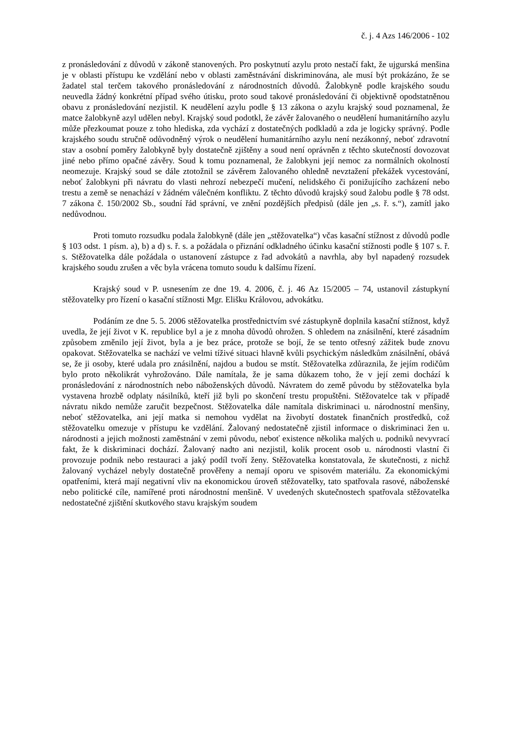č. j. 4 Azs 146/2006 - 102
z pronásledování z důvodů v zákoně stanovených. Pro poskytnutí azylu proto nestačí fakt, že ujgurská menšina je v oblasti přístupu ke vzdělání nebo v oblasti zaměstnávání diskriminována, ale musí být prokázáno, že se žadatel stal terčem takového pronásledování z národnostních důvodů. Žalobkyně podle krajského soudu neuvedla žádný konkrétní případ svého útisku, proto soud takové pronásledování či objektivně opodstatněnou obavu z pronásledování nezjistil. K neudělení azylu podle § 13 zákona o azylu krajský soud poznamenal, že matce žalobkyně azyl udělen nebyl. Krajský soud podotkl, že závěr žalovaného o neudělení humanitárního azylu může přezkoumat pouze z toho hlediska, zda vychází z dostatečných podkladů a zda je logicky správný. Podle krajského soudu stručně odůvodněný výrok o neudělení humanitárního azylu není nezákonný, neboť zdravotní stav a osobní poměry žalobkyně byly dostatečně zjištěny a soud není oprávněn z těchto skutečností dovozovat jiné nebo přímo opačné závěry. Soud k tomu poznamenal, že žalobkyni její nemoc za normálních okolností neomezuje. Krajský soud se dále ztotožnil se závěrem žalovaného ohledně nevztažení překážek vycestování, neboť žalobkyni při návratu do vlasti nehrozí nebezpečí mučení, nelidského či ponižujícího zacházení nebo trestu a země se nenachází v žádném válečném konfliktu. Z těchto důvodů krajský soud žalobu podle § 78 odst. 7 zákona č. 150/2002 Sb., soudní řád správní, ve znění pozdějších předpisů (dále jen „s. ř. s.“), zamítl jako nedůvodnou.
Proti tomuto rozsudku podala žalobkyně (dále jen „stěžovatelka“) včas kasační stížnost z důvodů podle § 103 odst. 1 písm. a), b) a d) s. ř. s. a požádala o přiznání odkladného účinku kasační stížnosti podle § 107 s. ř. s. Stěžovatelka dále požádala o ustanovení zástupce z řad advokátů a navrhla, aby byl napadený rozsudek krajského soudu zrušen a věc byla vrácena tomuto soudu k dalšímu řízení.
Krajský soud v P. usnesením ze dne 19. 4. 2006, č. j. 46 Az 15/2005 – 74, ustanovil zástupkyní stěžovatelky pro řízení o kasační stížnosti Mgr. Elišku Královou, advokátku.
Podáním ze dne 5. 5. 2006 stěžovatelka prostřednictvím své zástupkyně doplnila kasační stížnost, když uvedla, že její život v K. republice byl a je z mnoha důvodů ohrožen. S ohledem na znásilnění, které zásadním způsobem změnilo její život, byla a je bez práce, protože se bojí, že se tento otřesný zážitek bude znovu opakovat. Stěžovatelka se nachází ve velmi tíživé situaci hlavně kvůli psychickým následkům znásilnění, obává se, že ji osoby, které udala pro znásilnění, najdou a budou se mstít. Stěžovatelka zdůraznila, že jejím rodičům bylo proto několikrát vyhrožováno. Dále namítala, že je sama důkazem toho, že v její zemi dochází k pronásledování z národnostních nebo náboženských důvodů. Návratem do země původu by stěžovatelka byla vystavena hrozbě odplaty násilníků, kteří již byli po skončení trestu propuštěni. Stěžovatelce tak v případě návratu nikdo nemůže zaručit bezpečnost. Stěžovatelka dále namítala diskriminaci u. národnostní menšiny, neboť stěžovatelka, ani její matka si nemohou vydělat na živobytí dostatek finančních prostředků, což stěžovatelku omezuje v přístupu ke vzdělání. Žalovaný nedostatečně zjistil informace o diskriminaci žen u. národnosti a jejich možnosti zaměstnání v zemi původu, neboť existence několika malých u. podniků nevyvrací fakt, že k diskriminaci dochází. Žalovaný nadto ani nezjistil, kolik procent osob u. národnosti vlastní či provozuje podnik nebo restauraci a jaký podíl tvoří ženy. Stěžovatelka konstatovala, že skutečnosti, z nichž žalovaný vycházel nebyly dostatečně prověřeny a nemají oporu ve spisovém materiálu. Za ekonomickými opatřeními, která mají negativní vliv na ekonomickou úroveň stěžovatelky, tato spatřovala rasové, náboženské nebo politické cíle, namířené proti národnostní menšině. V uvedených skutečnostech spatřovala stěžovatelka nedostatečné zjištění skutkového stavu krajským soudem